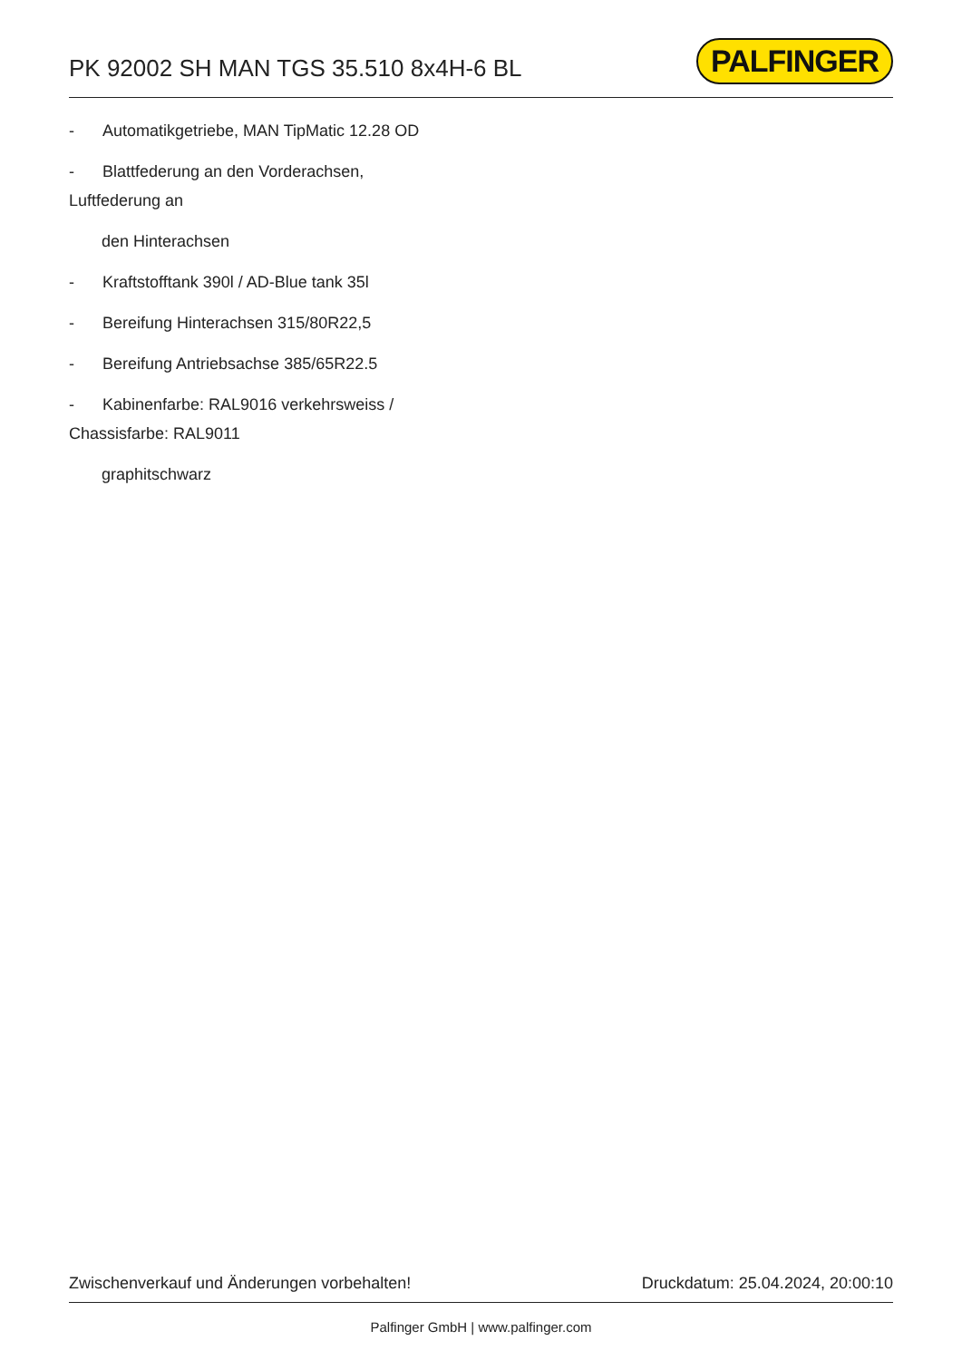PK 92002 SH MAN TGS 35.510 8x4H-6 BL
PALFINGER
- Automatikgetriebe, MAN TipMatic 12.28 OD
- Blattfederung an den Vorderachsen,
Luftfederung an
den Hinterachsen
- Kraftstofftank 390l / AD-Blue tank 35l
- Bereifung Hinterachsen 315/80R22,5
- Bereifung Antriebsachse 385/65R22.5
- Kabinenfarbe: RAL9016 verkehrsweiss /
Chassisfarbe: RAL9011
graphitschwarz
Zwischenverkauf und Änderungen vorbehalten! Druckdatum: 25.04.2024, 20:00:10
Palfinger GmbH | www.palfinger.com